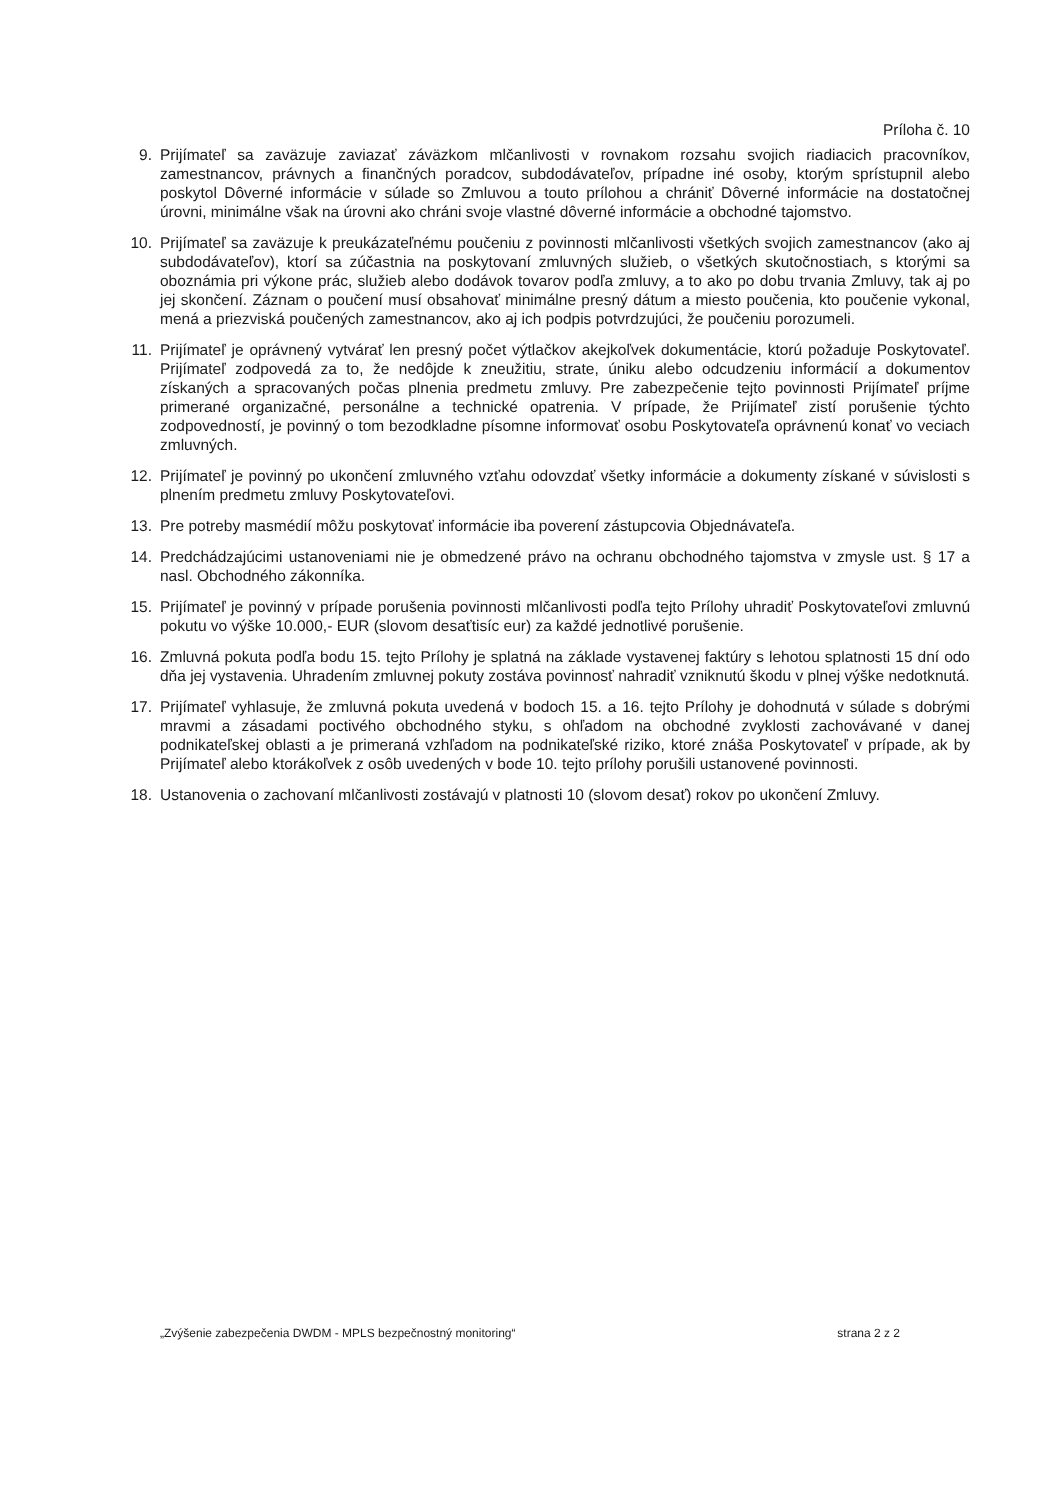Príloha č. 10
9. Prijímateľ sa zaväzuje zaviazať záväzkom mlčanlivosti v rovnakom rozsahu svojich riadiacich pracovníkov, zamestnancov, právnych a finančných poradcov, subdodávateľov, prípadne iné osoby, ktorým sprístupnil alebo poskytol Dôverné informácie v súlade so Zmluvou a touto prílohou a chrániť Dôverné informácie na dostatočnej úrovni, minimálne však na úrovni ako chráni svoje vlastné dôverné informácie a obchodné tajomstvo.
10. Prijímateľ sa zaväzuje k preukázateľnému poučeniu z povinnosti mlčanlivosti všetkých svojich zamestnancov (ako aj subdodávateľov), ktorí sa zúčastnia na poskytovaní zmluvných služieb, o všetkých skutočnostiach, s ktorými sa oboznámia pri výkone prác, služieb alebo dodávok tovarov podľa zmluvy, a to ako po dobu trvania Zmluvy, tak aj po jej skončení. Záznam o poučení musí obsahovať minimálne presný dátum a miesto poučenia, kto poučenie vykonal, mená a priezviská poučených zamestnancov, ako aj ich podpis potvrdzujúci, že poučeniu porozumeli.
11. Prijímateľ je oprávnený vytvárať len presný počet výtlačkov akejkoľvek dokumentácie, ktorú požaduje Poskytovateľ. Prijímateľ zodpovedá za to, že nedôjde k zneužitiu, strate, úniku alebo odcudzeniu informácií a dokumentov získaných a spracovaných počas plnenia predmetu zmluvy. Pre zabezpečenie tejto povinnosti Prijímateľ príjme primerané organizačné, personálne a technické opatrenia. V prípade, že Prijímateľ zistí porušenie týchto zodpovedností, je povinný o tom bezodkladne písomne informovať osobu Poskytovateľa oprávnenú konať vo veciach zmluvných.
12. Prijímateľ je povinný po ukončení zmluvného vzťahu odovzdať všetky informácie a dokumenty získané v súvislosti s plnením predmetu zmluvy Poskytovateľovi.
13. Pre potreby masmédií môžu poskytovať informácie iba poverení zástupcovia Objednávateľa.
14. Predchádzajúcimi ustanoveniami nie je obmedzené právo na ochranu obchodného tajomstva v zmysle ust. § 17 a nasl. Obchodného zákonníka.
15. Prijímateľ je povinný v prípade porušenia povinnosti mlčanlivosti podľa tejto Prílohy uhradiť Poskytovateľovi zmluvnú pokutu vo výške 10.000,- EUR (slovom desaťtisíc eur) za každé jednotlivé porušenie.
16. Zmluvná pokuta podľa bodu 15. tejto Prílohy je splatná na základe vystavenej faktúry s lehotou splatnosti 15 dní odo dňa jej vystavenia. Uhradením zmluvnej pokuty zostáva povinnosť nahradiť vzniknutú škodu v plnej výške nedotknutá.
17. Prijímateľ vyhlasuje, že zmluvná pokuta uvedená v bodoch 15. a 16. tejto Prílohy je dohodnutá v súlade s dobrými mravmi a zásadami poctivého obchodného styku, s ohľadom na obchodné zvyklosti zachovávané v danej podnikateľskej oblasti a je primeraná vzhľadom na podnikateľské riziko, ktoré znáša Poskytovateľ v prípade, ak by Prijímateľ alebo ktorákoľvek z osôb uvedených v bode 10. tejto prílohy porušili ustanovené povinnosti.
18. Ustanovenia o zachovaní mlčanlivosti zostávajú v platnosti 10 (slovom desať) rokov po ukončení Zmluvy.
„Zvýšenie zabezpečenia DWDM - MPLS bezpečnostný monitoring“ strana 2 z 2